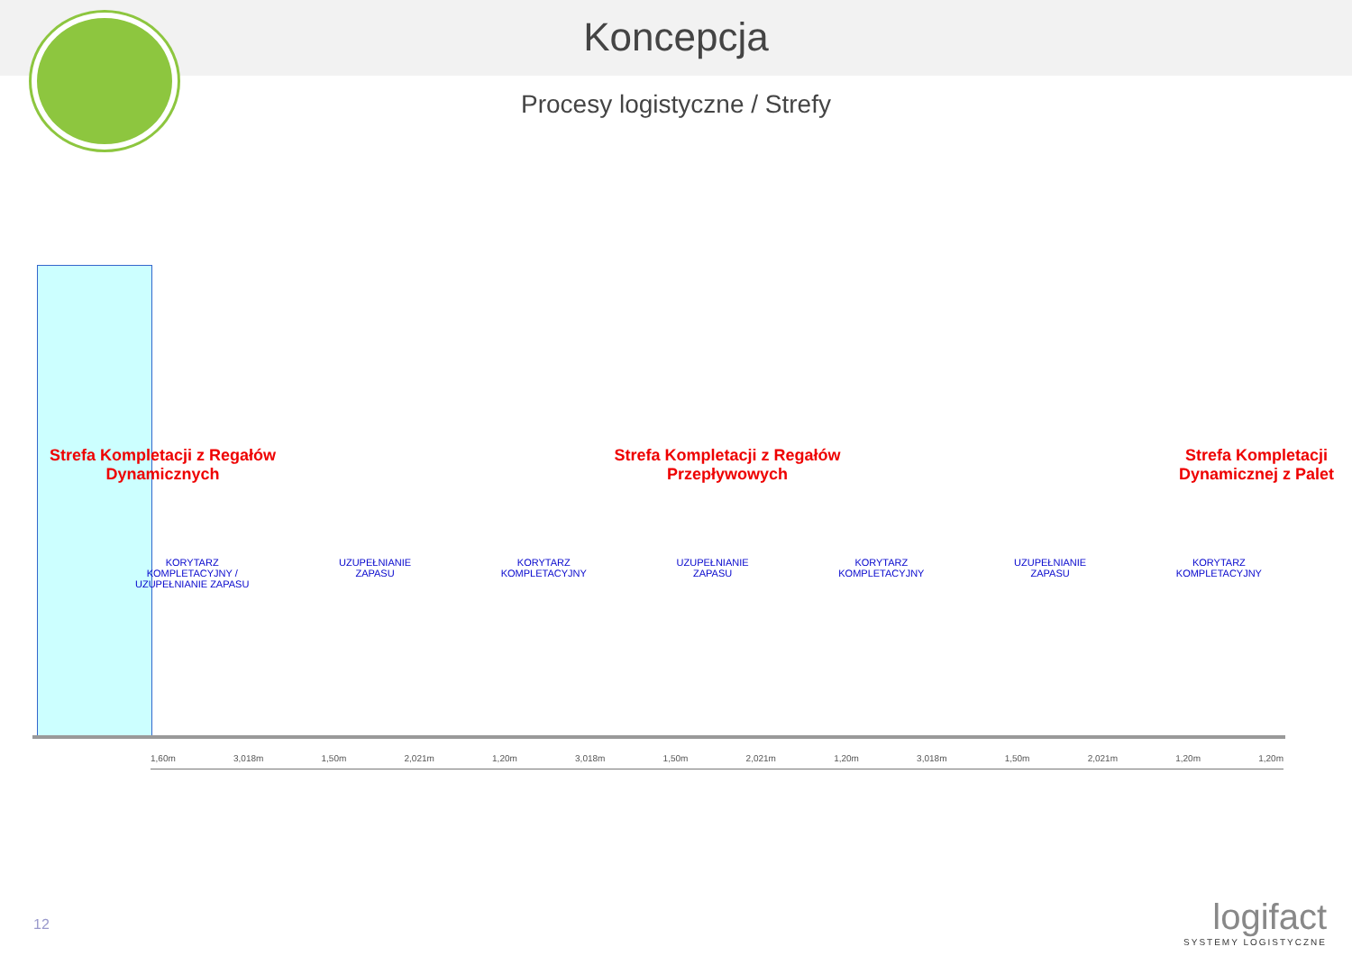Koncepcja
Procesy logistyczne / Strefy
Strefa Kompletacji z Regałów
Dynamicznych
Strefa Kompletacji z Regałów
Przepływowych
Strefa Kompletacji
Dynamicznej z Palet
KORYTARZ
KOMPLETACYJNY /
UZUPEŁNIANIE ZAPASU
UZUPEŁNIANIE
ZAPASU
KORYTARZ
KOMPLETACYJNY
UZUPEŁNIANIE
ZAPASU
KORYTARZ
KOMPLETACYJNY
UZUPEŁNIANIE
ZAPASU
KORYTARZ
KOMPLETACYJNY
1,60m 3,018m 1,50m 2,021m 1,20m 3,018m 1,50m 2,021m 1,20m 3,018m 1,50m 2,021m 1,20m 1,20m
12 logifact
SYSTEMY LOGISTYCZNE